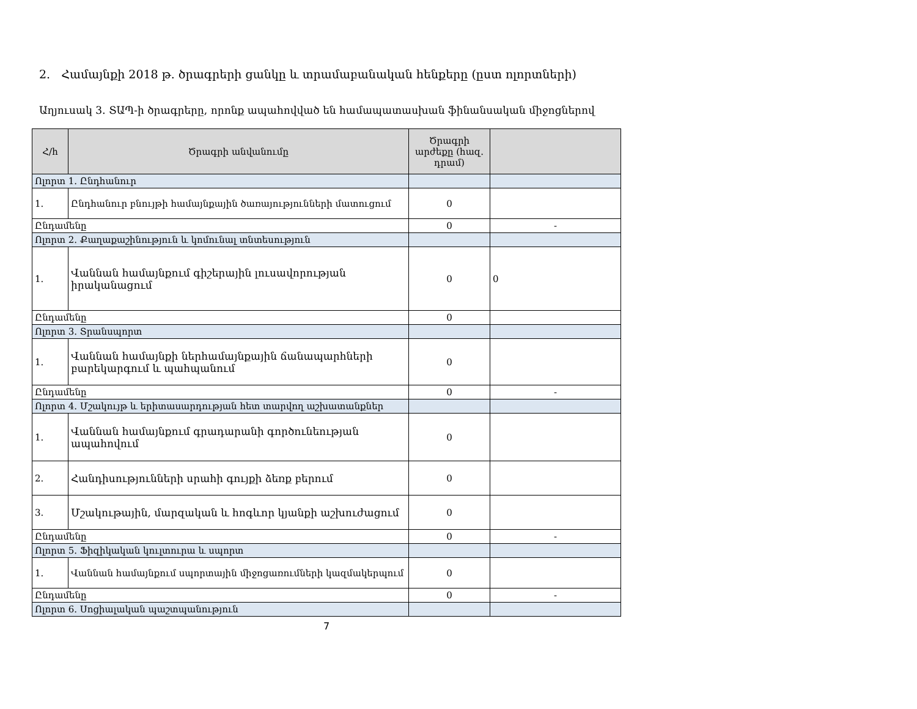2. Համայնքի 2018 թ. ծրագրերի ցանկը և տրամաբանական հենքերը (ըստ ոլորտների)
Աղյուսակ 3․ ՏԱՊ-ի ծրագրերը, որոնք ապահովված են համապատասխան ֆինանսական միջոցներով
| Հ/հ | Ծրագրի անվանումը | Ծրագրի արժեքը (հազ. դրամ) | |
| --- | --- | --- | --- |
| Ոլորտ 1. Ընդհանուր | | | |
| 1. | Ընդհանուր բնույթի համայնքային ծառայությունների մատուցում | 0 | |
| Ընդամենը | | 0 | - |
| Ոլորտ 2. Քաղաքաշինություն և կոմունալ տնտեսություն | | | |
| 1. | Վաննան համայնքում գիշերային լուսավորության իրականացում | 0 | 0 |
| Ընդամենը | | 0 | |
| Ոլորտ 3. Տրանսպորտ | | | |
| 1. | Վաննան համայնքի ներհամայնքային ճանապարհների բարեկարգում և պահպանում | 0 | |
| Ընդամենը | | 0 | - |
| Ոլորտ 4. Մշակույթ և երիտասարդության հետ տարվող աշխատանքներ | | | |
| 1. | Վաննան համայնքում գրադարանի գործունեության ապահովում | 0 | |
| 2. | Հանդիսությունների սրահի գույքի ձեռք բերում | 0 | |
| 3. | Մշակութային, մարզական և հոգևոր կյանքի աշխուժացում | 0 | |
| Ընդամենը | | 0 | - |
| Ոլորտ 5. Ֆիզիկական կուլտուրա և սպորտ | | | |
| 1. | Վաննան համայնքում սպորտային միջոցառումների կազմակերպում | 0 | |
| Ընդամենը | | 0 | - |
| Ոլորտ 6. Սոցիալական պաշտպանություն | | | |
7